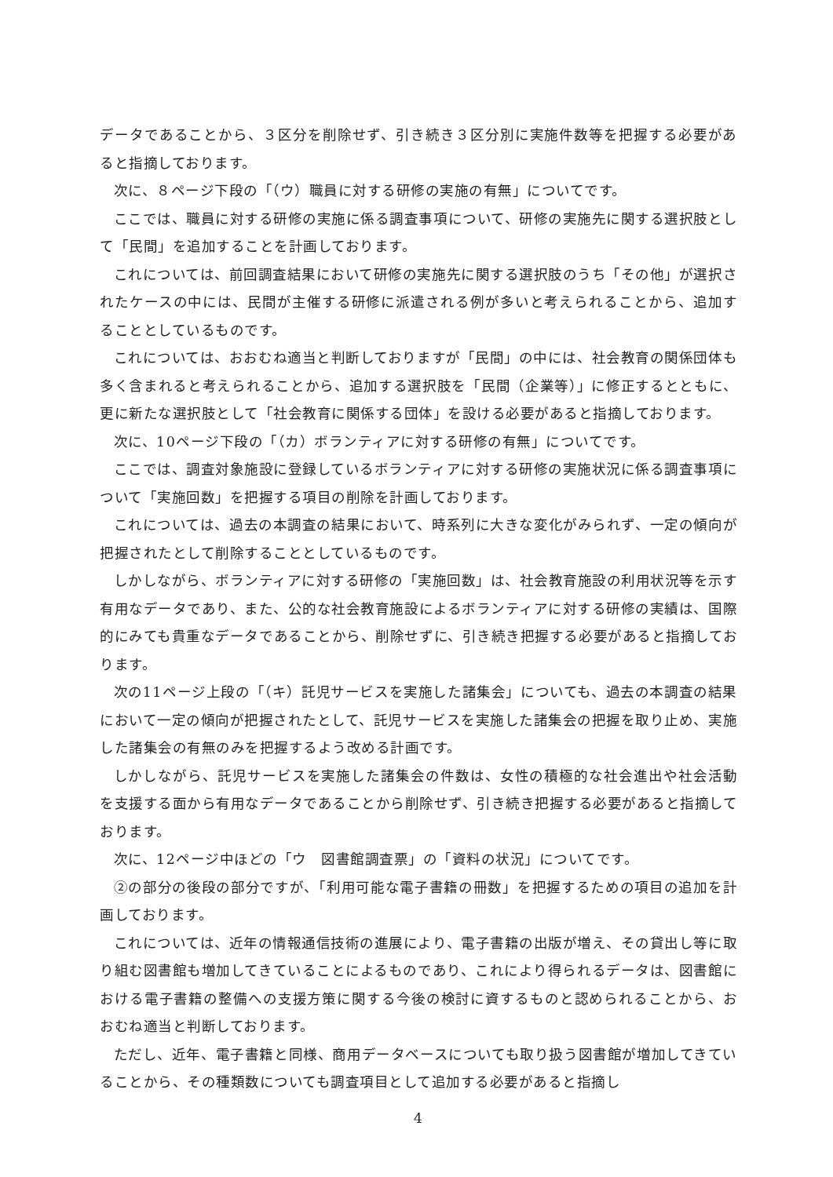データであることから、３区分を削除せず、引き続き３区分別に実施件数等を把握する必要があると指摘しております。
次に、８ページ下段の「（ウ）職員に対する研修の実施の有無」についてです。
ここでは、職員に対する研修の実施に係る調査事項について、研修の実施先に関する選択肢として「民間」を追加することを計画しております。
これについては、前回調査結果において研修の実施先に関する選択肢のうち「その他」が選択されたケースの中には、民間が主催する研修に派遣される例が多いと考えられることから、追加することとしているものです。
これについては、おおむね適当と判断しておりますが「民間」の中には、社会教育の関係団体も多く含まれると考えられることから、追加する選択肢を「民間（企業等）」に修正するとともに、更に新たな選択肢として「社会教育に関係する団体」を設ける必要があると指摘しております。
次に、10ページ下段の「（カ）ボランティアに対する研修の有無」についてです。
ここでは、調査対象施設に登録しているボランティアに対する研修の実施状況に係る調査事項について「実施回数」を把握する項目の削除を計画しております。
これについては、過去の本調査の結果において、時系列に大きな変化がみられず、一定の傾向が把握されたとして削除することとしているものです。
しかしながら、ボランティアに対する研修の「実施回数」は、社会教育施設の利用状況等を示す有用なデータであり、また、公的な社会教育施設によるボランティアに対する研修の実績は、国際的にみても貴重なデータであることから、削除せずに、引き続き把握する必要があると指摘しております。
次の11ページ上段の「（キ）託児サービスを実施した諸集会」についても、過去の本調査の結果において一定の傾向が把握されたとして、託児サービスを実施した諸集会の把握を取り止め、実施した諸集会の有無のみを把握するよう改める計画です。
しかしながら、託児サービスを実施した諸集会の件数は、女性の積極的な社会進出や社会活動を支援する面から有用なデータであることから削除せず、引き続き把握する必要があると指摘しております。
次に、12ページ中ほどの「ウ　図書館調査票」の「資料の状況」についてです。
②の部分の後段の部分ですが、「利用可能な電子書籍の冊数」を把握するための項目の追加を計画しております。
これについては、近年の情報通信技術の進展により、電子書籍の出版が増え、その貸出し等に取り組む図書館も増加してきていることによるものであり、これにより得られるデータは、図書館における電子書籍の整備への支援方策に関する今後の検討に資するものと認められることから、おおむね適当と判断しております。
ただし、近年、電子書籍と同様、商用データベースについても取り扱う図書館が増加してきていることから、その種類数についても調査項目として追加する必要があると指摘し
4